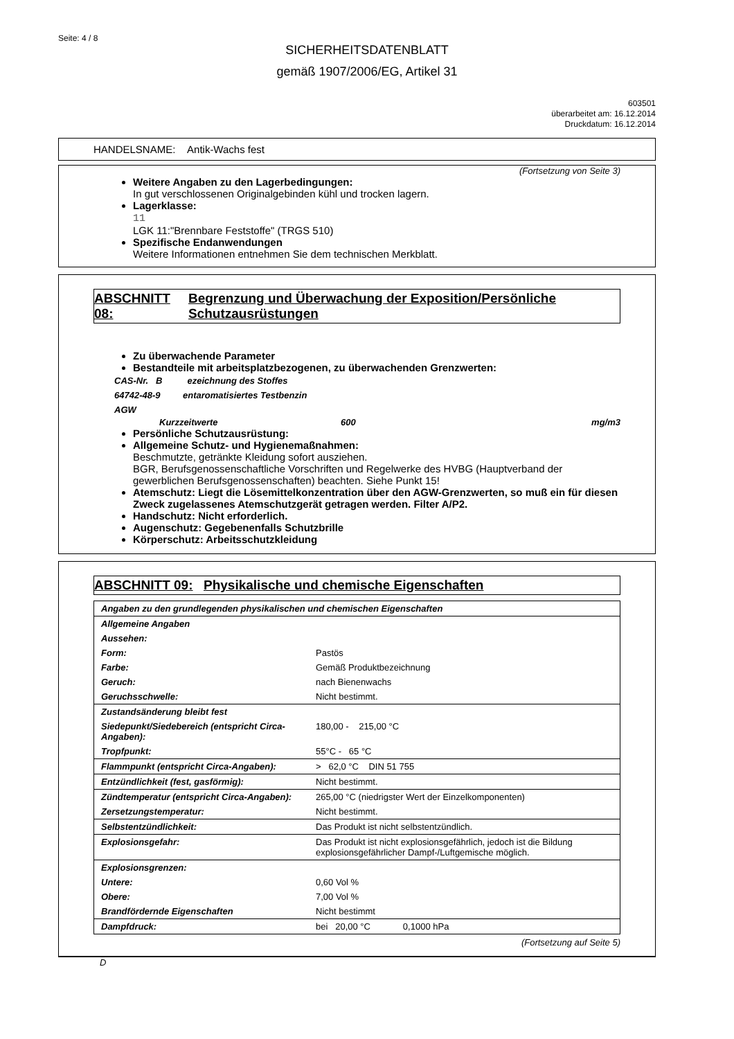Seite: 4 / 8
SICHERHEITSDATENBLATT
gemäß 1907/2006/EG, Artikel 31
603501
überarbeitet am: 16.12.2014
Druckdatum: 16.12.2014
HANDELSNAME: Antik-Wachs fest
(Fortsetzung von Seite 3)
Weitere Angaben zu den Lagerbedingungen:
In gut verschlossenen Originalgebinden kühl und trocken lagern.
Lagerklasse:
11
LGK 11:"Brennbare Feststoffe" (TRGS 510)
Spezifische Endanwendungen
Weitere Informationen entnehmen Sie dem technischen Merkblatt.
ABSCHNITT 08: Begrenzung und Überwachung der Exposition/Persönliche Schutzausrüstungen
Zu überwachende Parameter
Bestandteile mit arbeitsplatzbezogenen, zu überwachenden Grenzwerten:
CAS-Nr. B ezeichnung des Stoffes
64742-48-9 entaromatisiertes Testbenzin
AGW
Kurzzeitwerte 600 mg/m3
Persönliche Schutzausrüstung:
Allgemeine Schutz- und Hygienemaßnahmen:
Beschmutzte, getränkte Kleidung sofort ausziehen.
BGR, Berufsgenossenschaftliche Vorschriften und Regelwerke des HVBG (Hauptverband der gewerblichen Berufsgenossenschaften) beachten. Siehe Punkt 15!
Atemschutz: Liegt die Lösemittelkonzentration über den AGW-Grenzwerten, so muß ein für diesen Zweck zugelassenes Atemschutzgerät getragen werden. Filter A/P2.
Handschutz: Nicht erforderlich.
Augenschutz: Gegebenenfalls Schutzbrille
Körperschutz: Arbeitsschutzkleidung
ABSCHNITT 09: Physikalische und chemische Eigenschaften
| Angaben zu den grundlegenden physikalischen und chemischen Eigenschaften | |
| Allgemeine Angaben | |
| Aussehen: | |
| Form: | Pastös |
| Farbe: | Gemäß Produktbezeichnung |
| Geruch: | nach Bienenwachs |
| Geruchsschwelle: | Nicht bestimmt. |
| Zustandsänderung bleibt fest | |
| Siedepunkt/Siedebereich (entspricht Circa-Angaben): | 180,00 - 215,00 °C |
| Tropfpunkt: | 55°C - 65 °C |
| Flammpunkt (entspricht Circa-Angaben): | > 62,0 °C DIN 51 755 |
| Entzündlichkeit (fest, gasförmig): | Nicht bestimmt. |
| Zündtemperatur (entspricht Circa-Angaben): | 265,00 °C (niedrigster Wert der Einzelkomponenten) |
| Zersetzungstemperatur: | Nicht bestimmt. |
| Selbstentzündlichkeit: | Das Produkt ist nicht selbstentzündlich. |
| Explosionsgefahr: | Das Produkt ist nicht explosionsgefährlich, jedoch ist die Bildung explosionsgefährlicher Dampf-/Luftgemische möglich. |
| Explosionsgrenzen: | |
| Untere: | 0,60 Vol % |
| Obere: | 7,00 Vol % |
| Brandfördernde Eigenschaften | Nicht bestimmt |
| Dampfdruck: | bei 20,00 °C 0,1000 hPa |
(Fortsetzung auf Seite 5)
D